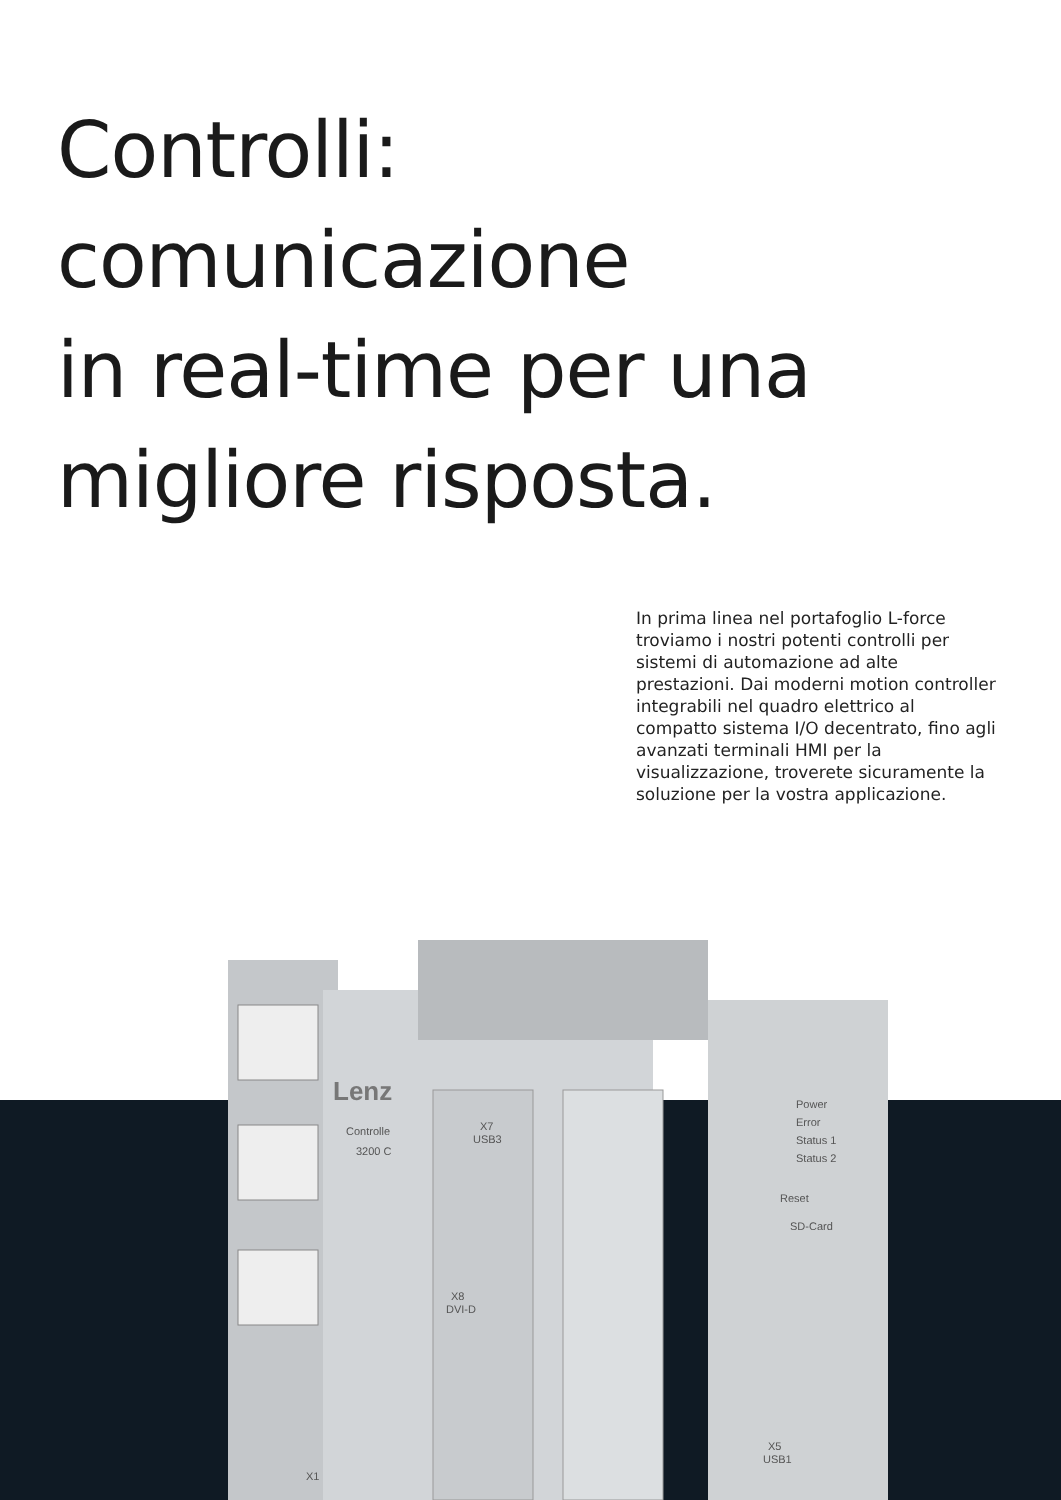Controlli:
comunicazione
in real-time per una
migliore risposta.
In prima linea nel portafoglio L-force troviamo i nostri potenti controlli per sistemi di automazione ad alte prestazioni. Dai moderni motion controller integrabili nel quadro elettrico al compatto sistema I/O decentrato, fino agli avanzati terminali HMI per la visualizzazione, troverete sicuramente la soluzione per la vostra applicazione.
Lenz
Controlle
3200 C
X7
USB3
X8
DVI-D
Power
Error
Status 1
Status 2
Reset
SD-Card
X5
USB1
X1